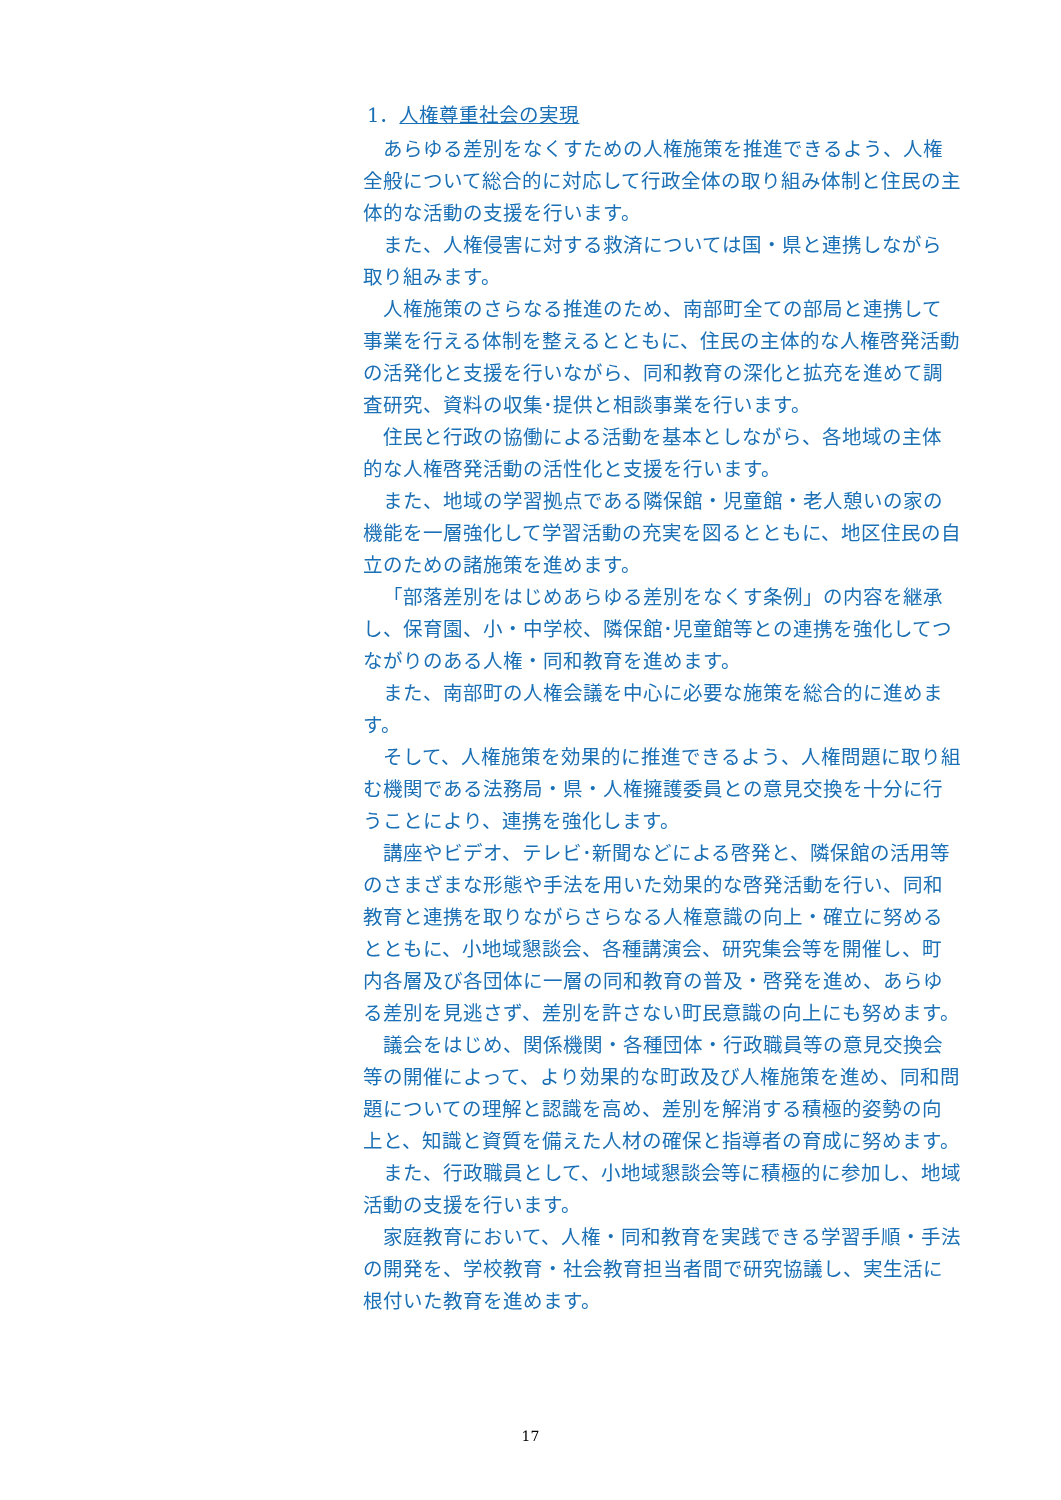1．人権尊重社会の実現
あらゆる差別をなくすための人権施策を推進できるよう、人権全般について総合的に対応して行政全体の取り組み体制と住民の主体的な活動の支援を行います。
また、人権侵害に対する救済については国・県と連携しながら取り組みます。
人権施策のさらなる推進のため、南部町全ての部局と連携して事業を行える体制を整えるとともに、住民の主体的な人権啓発活動の活発化と支援を行いながら、同和教育の深化と拡充を進めて調査研究、資料の収集･提供と相談事業を行います。
住民と行政の協働による活動を基本としながら、各地域の主体的な人権啓発活動の活性化と支援を行います。
また、地域の学習拠点である隣保館・児童館・老人憩いの家の機能を一層強化して学習活動の充実を図るとともに、地区住民の自立のための諸施策を進めます。
「部落差別をはじめあらゆる差別をなくす条例」の内容を継承し、保育園、小・中学校、隣保館･児童館等との連携を強化してつながりのある人権・同和教育を進めます。
また、南部町の人権会議を中心に必要な施策を総合的に進めます。
そして、人権施策を効果的に推進できるよう、人権問題に取り組む機関である法務局・県・人権擁護委員との意見交換を十分に行うことにより、連携を強化します。
講座やビデオ、テレビ･新聞などによる啓発と、隣保館の活用等のさまざまな形態や手法を用いた効果的な啓発活動を行い、同和教育と連携を取りながらさらなる人権意識の向上・確立に努めるとともに、小地域懇談会、各種講演会、研究集会等を開催し、町内各層及び各団体に一層の同和教育の普及・啓発を進め、あらゆる差別を見逃さず、差別を許さない町民意識の向上にも努めます。
議会をはじめ、関係機関・各種団体・行政職員等の意見交換会等の開催によって、より効果的な町政及び人権施策を進め、同和問題についての理解と認識を高め、差別を解消する積極的姿勢の向上と、知識と資質を備えた人材の確保と指導者の育成に努めます。
また、行政職員として、小地域懇談会等に積極的に参加し、地域活動の支援を行います。
家庭教育において、人権・同和教育を実践できる学習手順・手法の開発を、学校教育・社会教育担当者間で研究協議し、実生活に根付いた教育を進めます。
17